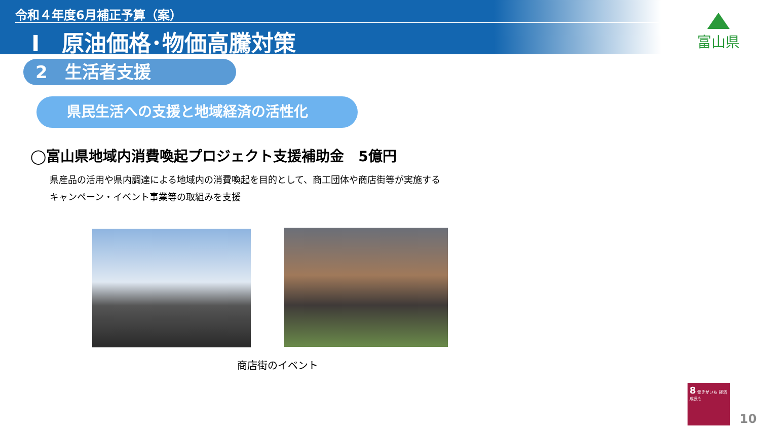令和４年度6月補正予算（案）
Ⅰ　原油価格･物価高騰対策
富山県
2　生活者支援
県民生活への支援と地域経済の活性化
◯富山県地域内消費喚起プロジェクト支援補助金　5億円
県産品の活用や県内調達による地域内の消費喚起を目的として、商工団体や商店街等が実施する
キャンペーン・イベント事業等の取組みを支援
商店街のイベント
8 働きがいも 経済成長も
10